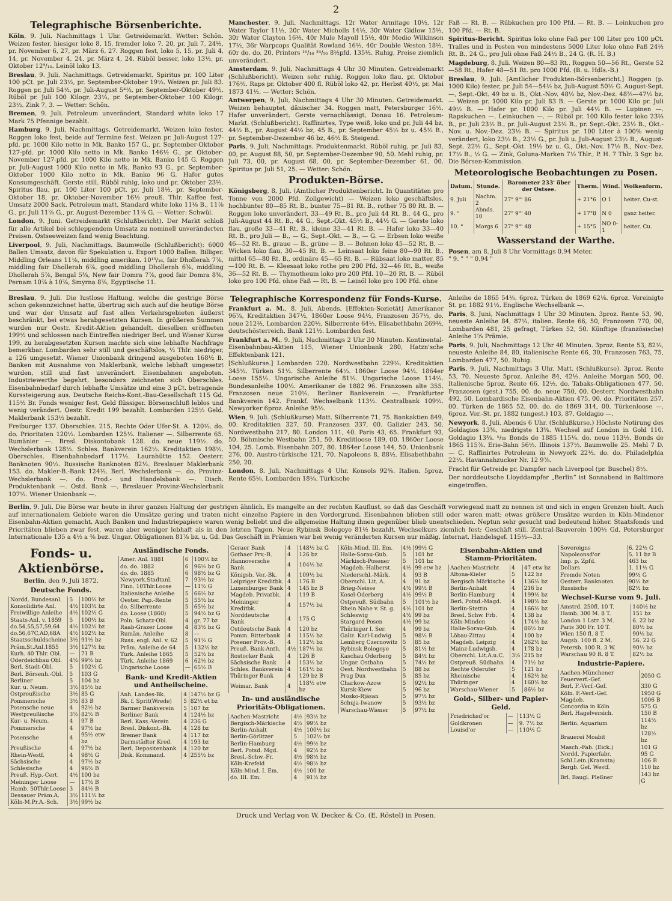2
Telegraphische Börsenberichte.
Köln, 9. Juli. Nachmittags 1 Uhr. Getreidemarkt. Wetter: Schön. Weizen fester, hiesiger loko 8, 15, fremder loko 7, 20, pr. Juli 7, 24½, pr. November 6, 27, pr. März 6, 27. Roggen fest, loko 5, 15, pr. Juli 4, 14, pr. November 4, 24, pr. März 4, 24. Rüböl besser, loko 13½, pr. Oktober 12⁹/₁₀. Leinöl loko 13.
Breslau, 9. Juli. Nachmittags. Getreidemarkt. Spiritus pr. 100 Liter 100 pCt. pr. Juli 23½, pr. September-Oktober 19½. Weizen pr. Juli 83. Roggen pr. Juli 54½, pr. Juli-August 5⁴½, pr. September-Oktober 49½. Rüböl pr. Juli 100 Kilogr. 23½, pr. September-Oktober 100 Kilogr. 23½. Zink 7, 3. — Wetter: Schön.
Bremen, 9. Juli. Petroleum unverändert, Standard white loko 17 Mark 75 Pfennige bezahlt.
Hamburg, 9. Juli, Nachmittags. Getreidemarkt. Weizen loko fester, Roggen loko fest, beide auf Termine fest. Weizen pr. Juli-August 127-pfd. pr. 1000 Kilo netto in Mk. Banko 157 G., pr. September-Oktober 127-pfd. pr. 1000 Kilo netto in Mk. Banko 146½ G., pr. Oktober-November 127-pfd. pr. 1000 Kilo netto in Mk. Banko 145 G. Roggen pr. Juli-August 1000 Kilo netto in Mk. Banko 93 G., pr. September-Oktober 1000 Kilo netto in Mk. Banko 96 G. Hafer gutes Konsumgeschäft. Gerste still. Rüböl ruhig, loko und pr. Oktober 23½. Spiritus flau, pr. 100 Liter 100 pCt. pr. Juli 18½, pr. September-Oktober 18, pr. Oktober-November 16½ preuß. Thlr. Kaffee fest, Umsatz 2000 Sack. Petroleum matt, Standard white loko 11⅛ B., 11⅞ G., pr. Juli 11⅞ G., pr. August-Dezember 11⅞ G. — Wetter: Schwül.
London, 9. Juni. Getreidemarkt (Schlußbericht). Der Markt schloß für alle Artikel bei schleppendem Umsatz zu nominell unveränderten Preisen. Ostseeweizen fand wenig Beachtung.
Liverpool, 9. Juli, Nachmittags. Baumwolle (Schlußbericht): 6000 Ballen Umsatz, davon für Spekulation u. Export 1000 Ballen. Billiger. Middling Orleans 11⅛, middling amerikan. 10¹³/₁₆, fair Dhollerah 7⅞, middling fair Dhollerah 6⅞, good middling Dhollerah 6⅜, middling Dhollerah 5⅞, Bengal 5⅜, New fair Domra 7⅞, good fair Domra 8⅜, Pernam 10⅞ à 10⅞, Smyrna 8⅞, Egyptische 11.
Manchester, 9. Juli, Nachmittags. 12r Water Armitage 10½, 12r Water Taylor 11½, 20r Water Micholls 14½, 30r Water Gidlow 15½, 30r Water Clayton 16½, 40r Mule Mayoll 15½, 40r Medio Wilkinson 17½, 36r Warpcops Qualität Rowland 16½, 40r Double Weston 18½, 60r do. do. 20, Printers ¹⁶/₁₆ ³⁴/₅₀ 8½pfd. 135½. Ruhig, Preise ziemlich unverändert.
Amsterdam, 9. Juli, Nachmittags 4 Uhr 30 Minuten. Getreidemarkt (Schlußbericht). Weizen sehr ruhig. Roggen loko flau, pr. Oktober 176½. Raps pr. Oktober 400 fl. Rüböl loko 42, pr. Herbst 40½, pr. Mai 1873 41½. — Wetter: Schön.
Antwerpen, 9. Juli, Nachmittags 4 Uhr 30 Minuten. Getreidemarkt. Weizen behauptet, dänischer 34. Roggen matt, Petersburger 16½. Hafer unverändert. Gerste vernachlässigt, Donau 16. Petroleum-Markt. (Schlußbericht). Raffinirtes, Type weiß, loko und pr. Juli 44 bz, 44½ B., pr. August 44½ bz, 45 B., pr. September 45½ bz u. 45½ B., pr. September-Dezember 46 bz, 46½ B. Steigend.
Paris, 9. Juli, Nachmittags. Produktenmarkt. Rüböl ruhig, pr. Juli 83, 00, pr. August 88, 50, pr. September-Dezember 90, 50. Mehl ruhig, pr. Juli 73, 00, pr. August 68, 00, pr. September-Dezember 61, 00. Spiritus pr. Juli 51, 25. — Wetter: Schön.
Produkten-Börse.
Königsberg, 8. Juli. (Amtlicher Produktenbericht. In Quantitäten pro Tonne von 2000 Pfd. Zollgewicht) — Weizen loko geschäftslos, hochbunter 80—85 Rt. B., bunter 75—81 Rt. B., rother 75 80 Rt. B. — Roggen loko unverändert, 33—49 Rt. B., pro Juli 44 Rt. B., 44 G., pro Juli-August 44 Rt. B., 44 G., Sept.-Okt. 45½ B., 44½ G. — Gerste loko flau, große 33—41 Rt. B., kleine 33—41 Rt. B. — Hafer loko 33—40 Rt. B., pro Juli — B., — G., Sept.-Okt. — B., — G. — Erbsen loko weiße 46—52 Rt. B., graue — B., grüne — B. — Bohnen loko 45—52 Rt. B. — Wicken loko flau, 30—45 Rt. B. — Leinsaat loko feine 80—90 Rt. B., mittel 65—80 Rt. B., ordinäre 45—65 Rt. B. — Rübsaat loko matter, 85—100 Rt. B. — Kleesaat loko rothe pro 200 Pfd. 32—46 Rt. B., weiße 36—52 Rt. B. — Thymotheum loko pro 200 Pfd. 10—20 Rt. B. — Rüböl loko pro 100 Pfd. ohne Faß — Rt. B. — Leinöl loko pro 100 Pfd. ohne
Faß — Rt. B. — Rübkuchen pro 100 Pfd. — Rt. B. — Leinkuchen pro 100 Pfd. — Rt. B.
Spiritus-Bericht. Spiritus loko ohne Faß per 100 Liter pro 100 pCt. Tralles und in Posten von mindestens 5000 Liter loko ohne Faß 24½ Rt. B., 24 G., pro Juli ohne Faß 24½ B., 24 G. (R. H. B.)
Magdeburg, 8. Juli. Weizen 80—83 Rt., Roggen 50—56 Rt., Gerste 52—58 Rt., Hafer 48—51 Rt. pro 1000 Pfd. (B. u. Hdls.-B.)
Breslau, 9. Juli. [Amtlicher Produkten-Börsenbericht.] Roggen (p. 1000 Kilo) fester, pr. Juli 54—54½ bz, Juli-August 50½ G. August-Sept. —, Sept.-Okt. 49 bz u. B., Okt.-Nov. 48½ bz, Nov.-Dez. 48⅔—47½ bz. — Weizen pr. 1000 Kilo pr. Juli 83 B. — Gerste pr. 1000 Kilo pr. Juli 49½ B. — Hafer pr. 1000 Kilo pr. Juli 44½ B. — Lupinen —. Rapskuchen —. Leinkuchen —. — Rüböl pr. 100 Kilo fester loko 23⅔ B., pr. Juli 23½ B., pr. Juli-August 23½ B., pr. Sept.-Okt. 23½ B., Okt.-Nov. u. Nov.-Dez. 23½ B. — Spiritus pr. 100 Liter à 100% wenig verändert, loko 23½ B., 23½ G., pr. Juli u. Juli-August 23½ B., August-Sept. 22½ G., Sept.-Okt. 19½ bz u. G., Okt.-Nov. 17½ B., Nov.-Dez. 17½ B., ½ G. — Zink, Goluna-Marken 7½ Thlr., P. H. 7 Thlr. 3 Sgr. bz. Die Börsen-Kommission.
Meteorologische Beobachtungen zu Posen.
| Datum. | Stunde. | Barometer 233' über der Ostsee. | Therm. | Wind. | Wolkenform. |
| --- | --- | --- | --- | --- | --- |
| 9. Juli | Nachm. 2 | 27" 9"' 86 | + 21°6 | O 1 | heiter. Cu-st. |
| 9. " | Abnds. 10 | 27" 9"' 40 | + 17°8 | N 0 | ganz heiter. |
| 10. " | Morgs 6 | 27" 9"' 48 | + 15°5 | NO 0-1 | heiter. Cu. |
Wasserstand der Warthe.
Posen, am 8. Juli 8 Uhr Vormittags 0,94 Meter.
" 9. " " " 0,94 "
Breslau, 9. Juli. Die lustlose Haltung, welche die gestrige Börse schon gekennzeichnet hatte, übertrug sich auch auf die heutige Börse und war der Umsatz auf fast allen Verkehrsgebieten äußerst beschränkt, bei etwas herabgesetzten Kursen. In größeren Summen wurden nur Oestr. Kredit-Aktien gehandelt, dieselben eröffneten 199½ und schlossen nach Eintreffen niedriger Berl. und Wiener Kurse 199, zu herabgesetzten Kursen machte sich eine lebhafte Nachfrage bemerkbar. Lombarden sehr still und geschäftslos, ½ Thlr. niedriger, a 126 umgesetzt. Wiener Unionbank dringend ausgeboten 168½ B. Banken mit Ausnahme von Maklerbank, welche lebhaft umgesetzt wurden, still und fast unverändert. Eisenbahnen angeboten. Industriewerthe begehrt, besonders zeichneten sich Oberschles. Eisenbahnbedarf durch lebhafte Umsätze und eine 3 pCt. betragende Kurssteigerung aus. Deutsche Reichs-Kont.-Bau-Gesellschaft 115 Gd. 115½ Br. Fonds weniger fest, Geld flüssiger. Börsenschluß leblos und wenig verändert. Oestr. Kredit 199 bezahlt. Lombarden 125½ Geld. Maklerbank 153½ bezahlt.
Freiburger 137. Oberschles. 215. Rechte Oder Ufer-St. A. 120½. do. do. Prioritaten 120½. Lombarden 125½. Italiener —. Silberrente 65. Rumänier —. Bresl. Diskontobank 128. do. neue 119½. do. Wechslerbank 128½. Schles. Bankverein 162½. Kreditaktien 198½. Oberschles. Eisenbahnbedarf 117½. Laurahütte 152. Oesterr. Banknoten 90½. Russische Banknoten 82½. Breslauer Maklerbank 153. do. Makler-B.-Bank 124½. Berl. Wechslerbank —. do. Provinz-Wechslerbank —. do. Prod.- und Handelsbank —. Disch. Produktenbank —. Ostd. Bank —. Breslauer Provinz-Wechslerbank 107½. Wiener Unionbank —.
Telegraphische Korrespondenz für Fonds-Kurse.
Frankfurt a. M., 8. Juli, Abends. [Effekten-Sozietät] Amerikaner 96⅞, Kreditaktien 347½, 1860er Loose 94½, Franzosen 357½, do. neue 212½, Lombarden 220½, Silberrente 64½, Elisabethbahn 269½, deutschösterreich. Bank 121½. Lombarden fest.
Frankfurt a. M., 9. Juli, Nachmittags 2 Uhr 30 Minuten. Kontinental-Eisenbahnbau-Aktien 115, Wiener Unionbank 280, Hatzn'sche Effektenbank 121.
[Schlußkurse.] Lombarden 220. Nordwestbahn 229½. Kreditaktien 345½. Türken 51½. Silberrente 64½. 1860er Loose 94½. 1864er Loose 155½. Ungarische Anleihe 81½. Ungarische Loose 114½. Bundesanleihe 100½. Amerikaner de 1882 96. Franzosen alte 355. Franzosen neue 210½. Berliner Bankverein —. Frankfurter Bankverein 142. Frankf. Wechselbank 113½. Centralbank 109½. Newyorker 6proz. Anleihe 95½.
Wien, 9. Juli. (Schlußkurse) Matt. Silberrente 71, 75. Bankaktien 849, 00. Kreditaktien 327, 50. Franzosen 337, 00. Galizier 243, 50. Nordwestbahn 217, 80. London 111, 40. Paris 43, 65. Frankfurt 93, 50. Böhmische Westbahn 251, 50. Kreditloose 189, 00. 1860er Loose 104, 25. Lomb. Eisenbahn 207, 80. 1864er Loose 144, 50. Unionbank 276, 00. Austro-türkische 121, 70. Napoleons 8, 88½. Elisabethbahn 250, 20.
London, 8. Juli, Nachmittags 4 Uhr. Konsols 92⅜. Italien. 5proz. Rente 65⅛. Lombarden 18⅛. Türkische
Anleihe de 1865 54⅛. 6proz. Türken de 1869 62⅛. 6proz. Vereinigte St. pr. 1882 91½. Englische Wechselbank —.
Paris, 8. Juni, Nachmittags 1 Uhr 30 Minuten. 3proz. Rente 53, 90, neueste Anleihe 84, 87½, italien. Rente 66, 50, Franzosen 770, 00, Lombarden 481, 25 gefragt, Türken 52, 50. Künftige (französische) Anleihe 1⅝ Prämie.
Paris, 9. Juli, Nachmittags 12 Uhr 40 Minuten. 3proz. Rente 53, 82½, neueste Anleihe 84, 80, italienische Rente 66, 30, Franzosen 763, 75, Lombarden 477, 50. Ruhig.
Paris, 9. Juli, Nachmittags 3 Uhr. Matt. (Schlußkurse). 3proz. Rente 53, 70. Neueste 5proz. Anleihe 84, 42½. Anleihe Morgan 500, 00. Italienische 5proz. Rente 66, 12½. do. Tabaks-Obligationen 477, 50. Franzosen (gest.) 755, 00. do. neue 750, 00. Oesterr. Nordwestbahn 492, 50. Lombardische Eisenbahn-Aktien 475, 00. do. Prioritäten 257, 00. Türken de 1865 52, 00. do. de 1869 314, 00. Türkenloose —. 6proz. Ver.-St. pr. 1882 (ungest.) 103, 87. Goldagio —.
Newyork, 8. Juli, Abends 6 Uhr. (Schlußkurse.) Höchste Notirung des Goldagios 13⅜, niedrigste 13⅜. Wechsel auf London in Gold 110. Goldagio 13⅜. ⁵/₂₀ Bonds de 1885 115¼. do. neue 113½. Bonds de 1865 115⅞. Erie-Bahn 56½. Illinois 137½. Baumwolle 25. Mehl 7 D. — C. Raffinirtes Petroleum in Newyork 22½. do. do. Philadelphia 22½. Havannahzucker Nr. 12 9⅞.
Fracht für Getreide pr. Dampfer nach Liverpool (pr. Buschel) 8½.
Der norddeutsche Lloyddampfer „Berlin“ ist Sonnabend in Baltimore eingetroffen.
Berlin, 9. Juli. Die Börse war heute in ihrer ganzen Haltung der gestrigen ähnlich. Es mangelte an der rechten Kauflust, so daß das Geschäft vorwiegend matt zu nennen ist und sich in engen Grenzen hielt. Auch auf internationalem Gebiete waren die Umsätze gering und traten nicht einzelne Papiere in den Vordergrund. Eisenbahnen blieben still oder waren matt; etwas größere Umsätze wurden in Köln-Mindener Eisenbahn-Aktien gemacht. Auch Banken und Industriepapiere waren wenig beliebt und die allgemeine Haltung ihnen gegenüber blieb unentschieden. Neptun sehr gesucht und bedeutend höher. Staatsfonds und Prioritäten blieben zwar fest, waren aber weniger lebhaft als in den letzten Tagen. Neue Rybinsk Bologoye 81½ bezahlt. Wechselkurs ziemlich fest; Geschäft still. Zentral-Bauverein 100½ Gd. Petersburger Internationale 135 a 4½ a ⅜ bez. Ungar. Obligationen 81⅞ bz. u. Gd. Das Geschäft in Prämien war bei wenig veränderten Kursen nur mäßig. Internat. Handelsgef. 115½—33.
Fonds- u. Aktienbörse.
Berlin, den 9. Juli 1872.
Deutsche Fonds.
| Nordd. Bundesanl. | 5 | 100½ bz |
| Konsolidirte Anl. | 4½ | 103½ bz |
| Freiwillige Anleihe | 4½ | 102½ G |
| Staats-Anl. v. 1859 | 5 | 100½ bz |
| do.54,55,57,59,64 | 4½ | 102½ bz |
| do.56,67C,AD,68A | 4½ | 102½ bz |
| Staatsschuldscheine | 3½ | 91½ bz |
| Präm.St.Anl.1855 | 3½ | 127½ bz |
| Kurh. 40 Thlr. Obl. | — | 71 B |
| Oderdeichbau Obl. | 4½ | 99½ bz |
| Berl. Stadt-Obl. | 5 | 102½ G |
| Berl. Börsenh.-Obl. | 5 | 103 G |
| Berliner | 5 | 104 bz |
| Kur. u. Neum. | 3½ | 85½ bz |
| Ostpreußische | 3½ | 85 G |
| Pommersche | 3½ | 83 B |
| Posensche neue | 4 | 92½ bz |
| Westpreußische | 3½ | 82½ B |
| Kur- u. Neum. | 4 | 97 B |
| Pommersche | 4 | 97½ bz |
| Posensche | 4 | 95½ etw bz |
| Preußische | 4 | 97½ bz |
| Rhein-Westf. | 4 | 98½ G |
| Sächsische | 4 | 97½ bz |
| Schlesische | 4 | 96½ B |
| Preuß. Hyp.-Cert. | 4½ | 100 bz |
| Meininger Loose | — | 17½ B |
| Hamb. 50Thlr.Loose | 3 | 84½ B |
| Dessauer Präm.A. | 3½ | 111½ bz |
| Köln-M.Pr.A.-Sch. | 3½ | 99½ bz |
Ausländische Fonds.
| Amer. Anl. 1881 | 6 | 100½ bz |
| do. do. 1882 | 6 | 96½ bz G |
| do. do. 1885 | 6 | 98½ bz G |
| Newyork.Stadtanl. | 7 | 93½ bz |
| Finn. 10Thlr.Loose | — | 11½ G |
| Italienische Anleihe | 5 | 66½ bz |
| Oester. Pap.-Rente | 5 | 55½ bz |
| do. Silberrente | 5 | 65½ bz |
| do. Loose (1860) | 5 | 94½ bz G |
| Poln. Schatz-Obl. | 4 | gr. 77 bz |
| Raab-Grazer Loose | 4 | 83½ bz G |
| Rumän. Anleihe | 8 | — |
| Russ. engl. Anl. v. 62 | 5 | 91½ G |
| Prām. Anleihe de 64 | 5 | 132½ bz |
| Türk. Anleihe 1865 | 5 | 52½ bz |
| Türk. Anleihe 1869 | 6 | 62½ bz |
| Ungarische Loose | — | 65½ B |
Bank- und Kredit-Aktien und Antheilscheine.
| Anh. Landes-Bk. | 4 | 147½ bz G |
| Bk. f. Sprit(Wrede) | 5 | 82½ et bz |
| Barmer Bankverein | 5 | 107 bz |
| Berliner Bank | 4 | 124½ bz |
| Berl. Kass.-Verein | 4 | 236 G |
| Bresl. Diskont.-Bk. | 4 | 128 bz |
| Bremer Bank | 4 | 117 bz |
| Darmstädter Kred. | 4 | 193 bz |
| Berl. Depositenbank | 4 | 120 bz |
| Disk. Kommand. | 4 | 255½ bz |
| Geraer Bank | 4 | 148½ bz G |
| Gothaer Prv.-B. | 4 | 126 bz |
| Hannoversche Bank | 4 | 104½ bz |
| Königsb. Ver.-Bk. | 4 | 109½ bz |
| Leipziger Kreditbk. | 4 | 176 B |
| Luxemburger Bank | 4 | 145 bz B |
| Magdeb. Privatbk. | 4 | 119 B |
| Meininger Kreditbk. | 4 | 157½ bz |
| Norddeutsche Bank | 4 | 175 G |
| Ostdeutsche Bank | 4 | 120 bz |
| Pomm. Ritterbank | 4 | 115½ bz |
| Posener Prov.-B. | 4 | 112½ bz |
| Preuß. Bank-Anth. | 4½ | 187½ bz |
| Rostocker Bank | 4 | 126 B |
| Sächsische Bank | 4 | 153½ bz |
| Schles. Bankverein | 4 | 161½ bz |
| Thüringer Bank | 4 | 129 bz B |
| Weimar. Bank | 4 | 118½ etw bz |
In- und ausländische Prioritäts-Obligationen.
| Aachen-Mastricht | 4½ | 93½ bz |
| Bergisch-Märkische | 4½ | 99½ bz |
| Berlin-Anhalt | 4½ | 100½ bz |
| Berlin-Görlitzer | 5 | 102½ bz |
| Berlin-Hamburg | 4½ | 99½ bz |
| Berl. Potsd. Mgd. | 4 | 92½ bz |
| Bresl.-Schw.-Fr. | 4½ | 98½ bz |
| Köln-Krefeld | 4½ | 98½ bz |
| Köln-Mind. I. Em. | 4½ | 100 bz |
| do. III. Em. | 4 | 91½ bz |
| Köln-Mind. III. Em. | 4½ | 99½ G |
| Halle-Sorau-Gub. | 5 | 101 bz |
| Märkisch-Posener | 5 | 101 bz |
| Magdeb.-Halberst. | 4½ | 99 etw bz |
| Niederschl.-Märk. | 4 | 93 B |
| Oberschl. Lit. A. | 4 | 91 bz |
| Brieg-Neisse | 4½ | 99½ B |
| Kosel-Oderberg | 4½ | 99½ B |
| Ostpreuß. Südbahn | 5 | 101½ bz |
| Rhein Nahe v. St. g. | 4½ | 101 bz |
| Schleswig | 4½ | 99 bz |
| Stargard Posen | 4½ | 99 bz |
| Thüringer I. Ser. | 4 | 99 bz |
| Galiz. Karl-Ludwig | 5 | 98½ B |
| Lemberg Czernowitz | 5 | 85 bz |
| Rybinsk Bologoye | 5 | 81½ bz |
| Kaschau Oderberg | 5 | 84½ bz |
| Ungar. Ostbahn | 5 | 74½ bz |
| Oest. Nordwestbahn | 5 | 88 bz |
| Prag Dux | 5 | 85 bz |
| Charkow-Azow | 5 | 92½ bz |
| Kursk-Kiew | 5 | 96 bz |
| Mosko-Rjäsan | 5 | 97½ bz |
| Schuja-Iwanow | 5 | 93½ bz |
| Warschau-Wiener | 5 | 97½ bz |
Eisenbahn-Aktien und Stamm-Prioritäten.
| Aachen-Mastricht | 4 | 47 etw bz |
| Altona-Kieler | 5 | 122 bz |
| Bergisch Märkische | 4 | 136½ bz |
| Berlin-Anhalt | 4 | 216 bz |
| Berlin-Hamburg | 4 | 199½ bz |
| Berl. Potsd.-Magd. | 4 | 198½ bz |
| Berlin-Stettin | 4 | 166½ bz |
| Bresl. Schw. Frb. | 4 | 138 bz |
| Köln-Minden | 4 | 174½ bz |
| Halle-Sorau-Gub. | 4 | 86½ bz |
| Löbau-Zittau | 4 | 100 bz |
| Magdeb. Leipzig | 4 | 262½ bz |
| Mainz-Ludwigsh. | 4 | 178 bz |
| Oberschl. Lit.A.u.C. | 3½ | 215 bz |
| Ostpreuß. Südbahn | 4 | 71½ bz |
| Rechte Oderufer | 5 | 121 bz |
| Rheinische | 4 | 162½ bz |
| Thüringer | 4 | 160½ bz |
| Warschau-Wiener | 5 | 86½ bz |
Gold-, Silber- und Papier-Geld.
| Friedrichsd'or | — | 113½ G |
| Goldkronen | — | 9. 7½ bz |
| Louisd'or | — | 110½ G |
| Sovereigns | 6. 22½ G |
| Napoleonsd'or | 5. 11 bz B |
| Imp. p. Zpfd. | 463 bz |
| Dollars | 1. 11½ G |
| Fremde Noten | 99½ G |
| Oesterr. Banknoten | 90½ bz |
| Russische | 82½ bz |
Wechsel-Kurse vom 9. Juli.
| Amstrd. 250fl. 10 T. | 140½ bz |
| Hamb. 300 M. 8 T. | 151 bz |
| London 1 Lstr. 3 M. | 6. 22 bz |
| Paris 300 Fr. 10 T. | 80½ bz |
| Wien 150 fl. 8 T. | 90½ bz |
| Augsb. 100 fl. 2 M. | 56. 22 G |
| Petersb. 100 R. 3 W. | 90½ bz |
| Warschau 90 R. 8 T. | 82½ bz |
Industrie-Papiere.
| Aachen-Münchener Feuerverf.-Gef. | 2050 G |
| Berl. F.-Verf.-Gef. | 330 G |
| Köln. F.-Verf.-Gef. | 1950 G |
| Magdeb. | 1006 B |
| Concordia in Köln | 575 G |
| Berl. Hagelversich. | 150 B |
| Berlin. Aquarium | 114½ bz |
| Brauerei Moabit | 128½ bz |
| Masch.-Fab. (Eick.) | 101 G |
| Nordd. Papierfabr. | 95 G |
| Schl.Lein.(Kramsta) | 106 B |
| Bergb. Gef. Westf. | 110 bz |
| Brl. Baugl. Pleßner | 143 bz G |
Druck und Verlag von W. Decker & Co. (E. Röstel) in Posen.